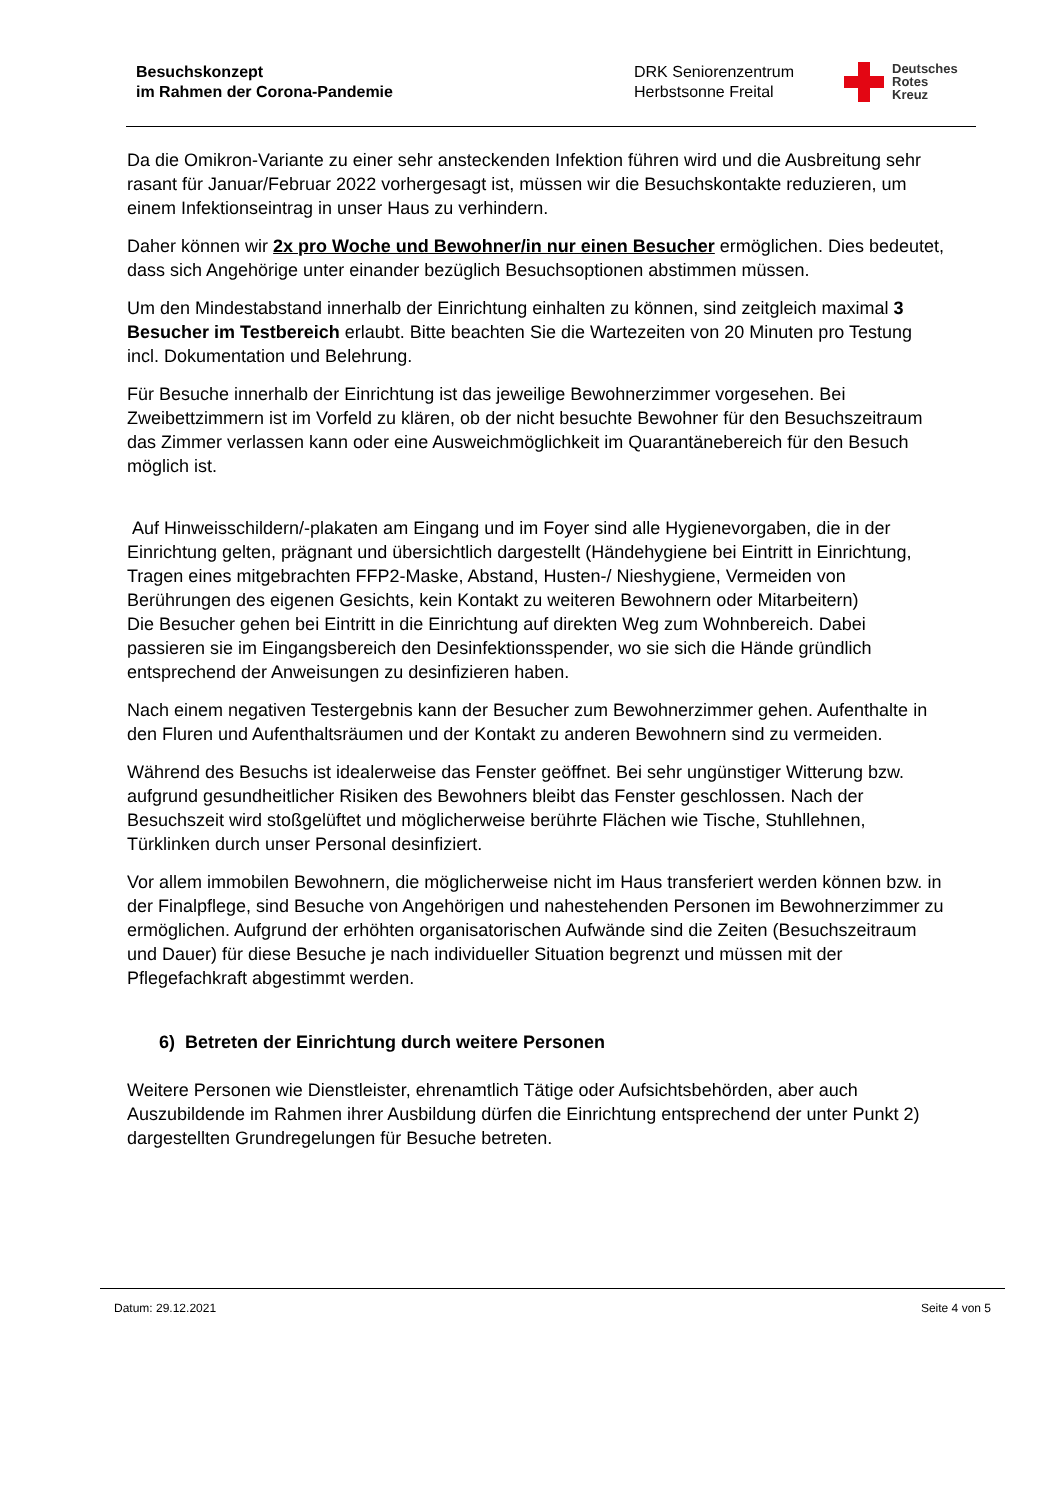Besuchskonzept
im Rahmen der Corona-Pandemie
DRK Seniorenzentrum
Herbstsonne Freital
Deutsches
Rotes
Kreuz
Da die Omikron-Variante zu einer sehr ansteckenden Infektion führen wird und die Ausbreitung sehr rasant für Januar/Februar 2022 vorhergesagt ist, müssen wir die Besuchskontakte reduzieren, um einem Infektionseintrag in unser Haus zu verhindern.
Daher können wir 2x pro Woche und Bewohner/in nur einen Besucher ermöglichen. Dies bedeutet, dass sich Angehörige unter einander bezüglich Besuchsoptionen abstimmen müssen.
Um den Mindestabstand innerhalb der Einrichtung einhalten zu können, sind zeitgleich maximal 3 Besucher im Testbereich erlaubt. Bitte beachten Sie die Wartezeiten von 20 Minuten pro Testung incl. Dokumentation und Belehrung.
Für Besuche innerhalb der Einrichtung ist das jeweilige Bewohnerzimmer vorgesehen. Bei Zweibettzimmern ist im Vorfeld zu klären, ob der nicht besuchte Bewohner für den Besuchszeitraum das Zimmer verlassen kann oder eine Ausweichmöglichkeit im Quarantänebereich für den Besuch möglich ist.
Auf Hinweisschildern/-plakaten am Eingang und im Foyer sind alle Hygienevorgaben, die in der Einrichtung gelten, prägnant und übersichtlich dargestellt (Händehygiene bei Eintritt in Einrichtung, Tragen eines mitgebrachten FFP2-Maske, Abstand, Husten-/ Nieshygiene, Vermeiden von Berührungen des eigenen Gesichts, kein Kontakt zu weiteren Bewohnern oder Mitarbeitern)
Die Besucher gehen bei Eintritt in die Einrichtung auf direkten Weg zum Wohnbereich. Dabei passieren sie im Eingangsbereich den Desinfektionsspender, wo sie sich die Hände gründlich entsprechend der Anweisungen zu desinfizieren haben.
Nach einem negativen Testergebnis kann der Besucher zum Bewohnerzimmer gehen. Aufenthalte in den Fluren und Aufenthaltsräumen und der Kontakt zu anderen Bewohnern sind zu vermeiden.
Während des Besuchs ist idealerweise das Fenster geöffnet. Bei sehr ungünstiger Witterung bzw. aufgrund gesundheitlicher Risiken des Bewohners bleibt das Fenster geschlossen. Nach der Besuchszeit wird stoßgelüftet und möglicherweise berührte Flächen wie Tische, Stuhllehnen, Türklinken durch unser Personal desinfiziert.
Vor allem immobilen Bewohnern, die möglicherweise nicht im Haus transferiert werden können bzw. in der Finalpflege, sind Besuche von Angehörigen und nahestehenden Personen im Bewohnerzimmer zu ermöglichen. Aufgrund der erhöhten organisatorischen Aufwände sind die Zeiten (Besuchszeitraum und Dauer) für diese Besuche je nach individueller Situation begrenzt und müssen mit der Pflegefachkraft abgestimmt werden.
6) Betreten der Einrichtung durch weitere Personen
Weitere Personen wie Dienstleister, ehrenamtlich Tätige oder Aufsichtsbehörden, aber auch Auszubildende im Rahmen ihrer Ausbildung dürfen die Einrichtung entsprechend der unter Punkt 2) dargestellten Grundregelungen für Besuche betreten.
Datum: 29.12.2021 Seite 4 von 5